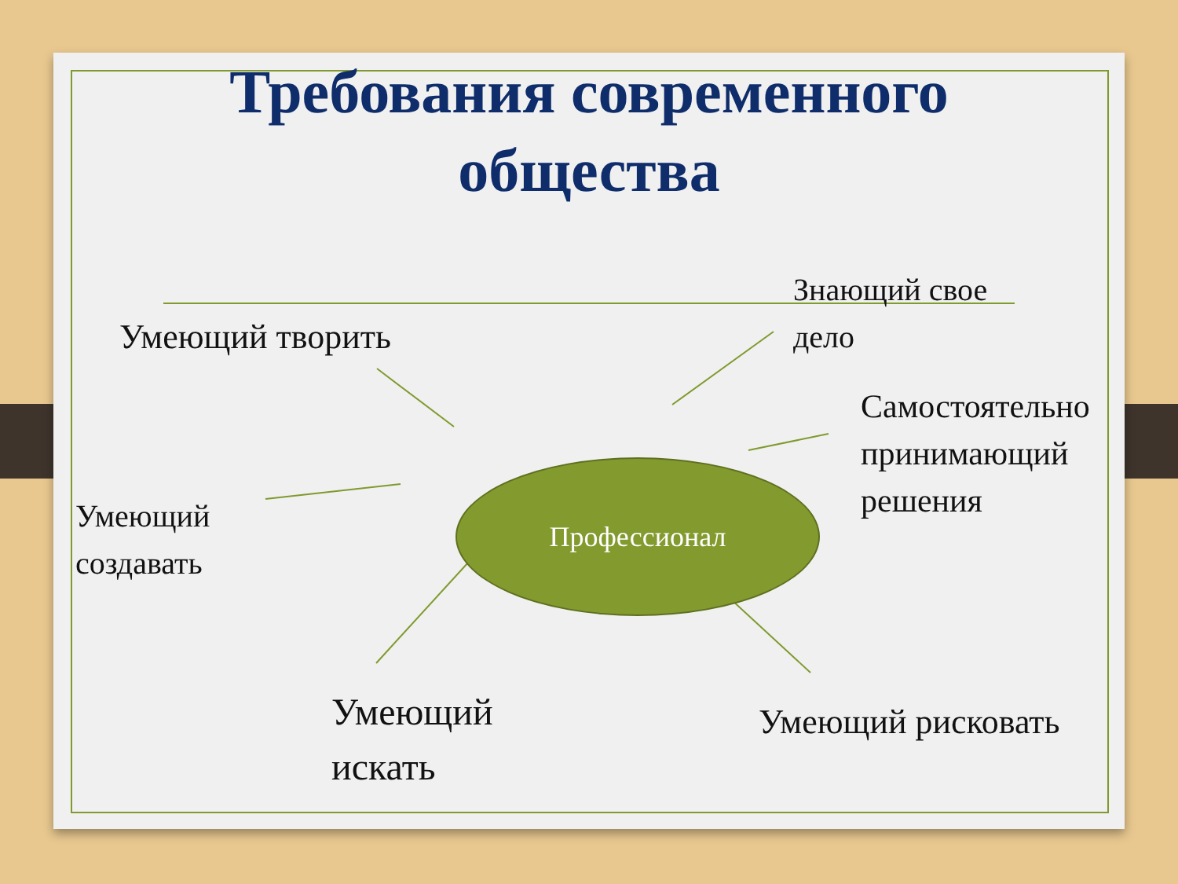Требования современного
общества
Умеющий творить
Знающий свое
дело
Самостоятельно
принимающий
решения
Умеющий
создавать
Профессионал
Умеющий
искать
Умеющий рисковать